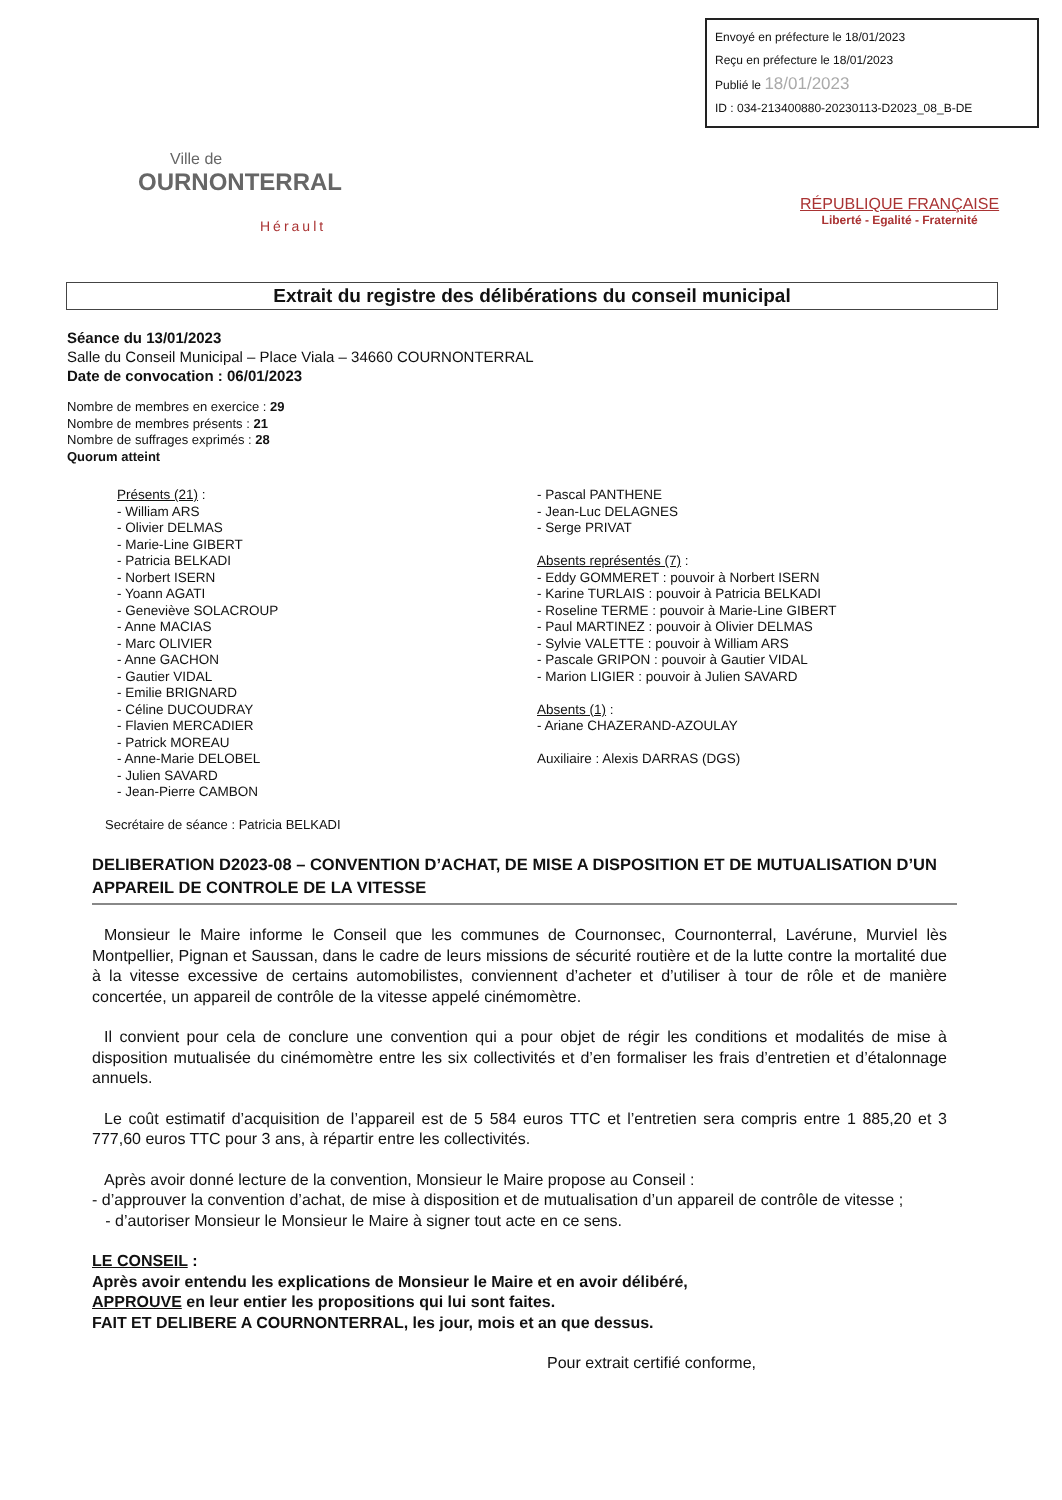Envoyé en préfecture le 18/01/2023
Reçu en préfecture le 18/01/2023
Publié le 18/01/2023
ID : 034-213400880-20230113-D2023_08_B-DE
Ville de
OURNONTERRAL
Hérault
RÉPUBLIQUE FRANÇAISE
Liberté - Egalité - Fraternité
Extrait du registre des délibérations du conseil municipal
Séance du 13/01/2023
Salle du Conseil Municipal – Place Viala – 34660 COURNONTERRAL
Date de convocation : 06/01/2023
Nombre de membres en exercice : 29
Nombre de membres présents : 21
Nombre de suffrages exprimés : 28
Quorum atteint
Présents (21) :
- William ARS
- Olivier DELMAS
- Marie-Line GIBERT
- Patricia BELKADI
- Norbert ISERN
- Yoann AGATI
- Geneviève SOLACROUP
- Anne MACIAS
- Marc OLIVIER
- Anne GACHON
- Gautier VIDAL
- Emilie BRIGNARD
- Céline DUCOUDRAY
- Flavien MERCADIER
- Patrick MOREAU
- Anne-Marie DELOBEL
- Julien SAVARD
- Jean-Pierre CAMBON
- Pascal PANTHENE
- Jean-Luc DELAGNES
- Serge PRIVAT
Absents représentés (7) :
- Eddy GOMMERET : pouvoir à Norbert ISERN
- Karine TURLAIS : pouvoir à Patricia BELKADI
- Roseline TERME : pouvoir à Marie-Line GIBERT
- Paul MARTINEZ : pouvoir à Olivier DELMAS
- Sylvie VALETTE : pouvoir à William ARS
- Pascale GRIPON : pouvoir à Gautier VIDAL
- Marion LIGIER : pouvoir à Julien SAVARD
Absents (1) :
- Ariane CHAZERAND-AZOULAY
Auxiliaire : Alexis DARRAS (DGS)
Secrétaire de séance : Patricia BELKADI
DELIBERATION D2023-08 – CONVENTION D’ACHAT, DE MISE A DISPOSITION ET DE MUTUALISATION D’UN APPAREIL DE CONTROLE DE LA VITESSE
Monsieur le Maire informe le Conseil que les communes de Cournonsec, Cournonterral, Lavérune, Murviel lès Montpellier, Pignan et Saussan, dans le cadre de leurs missions de sécurité routière et de la lutte contre la mortalité due à la vitesse excessive de certains automobilistes, conviennent d’acheter et d’utiliser à tour de rôle et de manière concertée, un appareil de contrôle de la vitesse appelé cinémomètre.
Il convient pour cela de conclure une convention qui a pour objet de régir les conditions et modalités de mise à disposition mutualisée du cinémomètre entre les six collectivités et d’en formaliser les frais d’entretien et d’étalonnage annuels.
Le coût estimatif d’acquisition de l’appareil est de 5 584 euros TTC et l’entretien sera compris entre 1 885,20 et 3 777,60 euros TTC pour 3 ans, à répartir entre les collectivités.
Après avoir donné lecture de la convention, Monsieur le Maire propose au Conseil :
- d’approuver la convention d’achat, de mise à disposition et de mutualisation d’un appareil de contrôle de vitesse ;
- d’autoriser Monsieur le Monsieur le Maire à signer tout acte en ce sens.
LE CONSEIL :
Après avoir entendu les explications de Monsieur le Maire et en avoir délibéré,
APPROUVE en leur entier les propositions qui lui sont faites.
FAIT ET DELIBERE A COURNONTERRAL, les jour, mois et an que dessus.
Pour extrait certifié conforme,